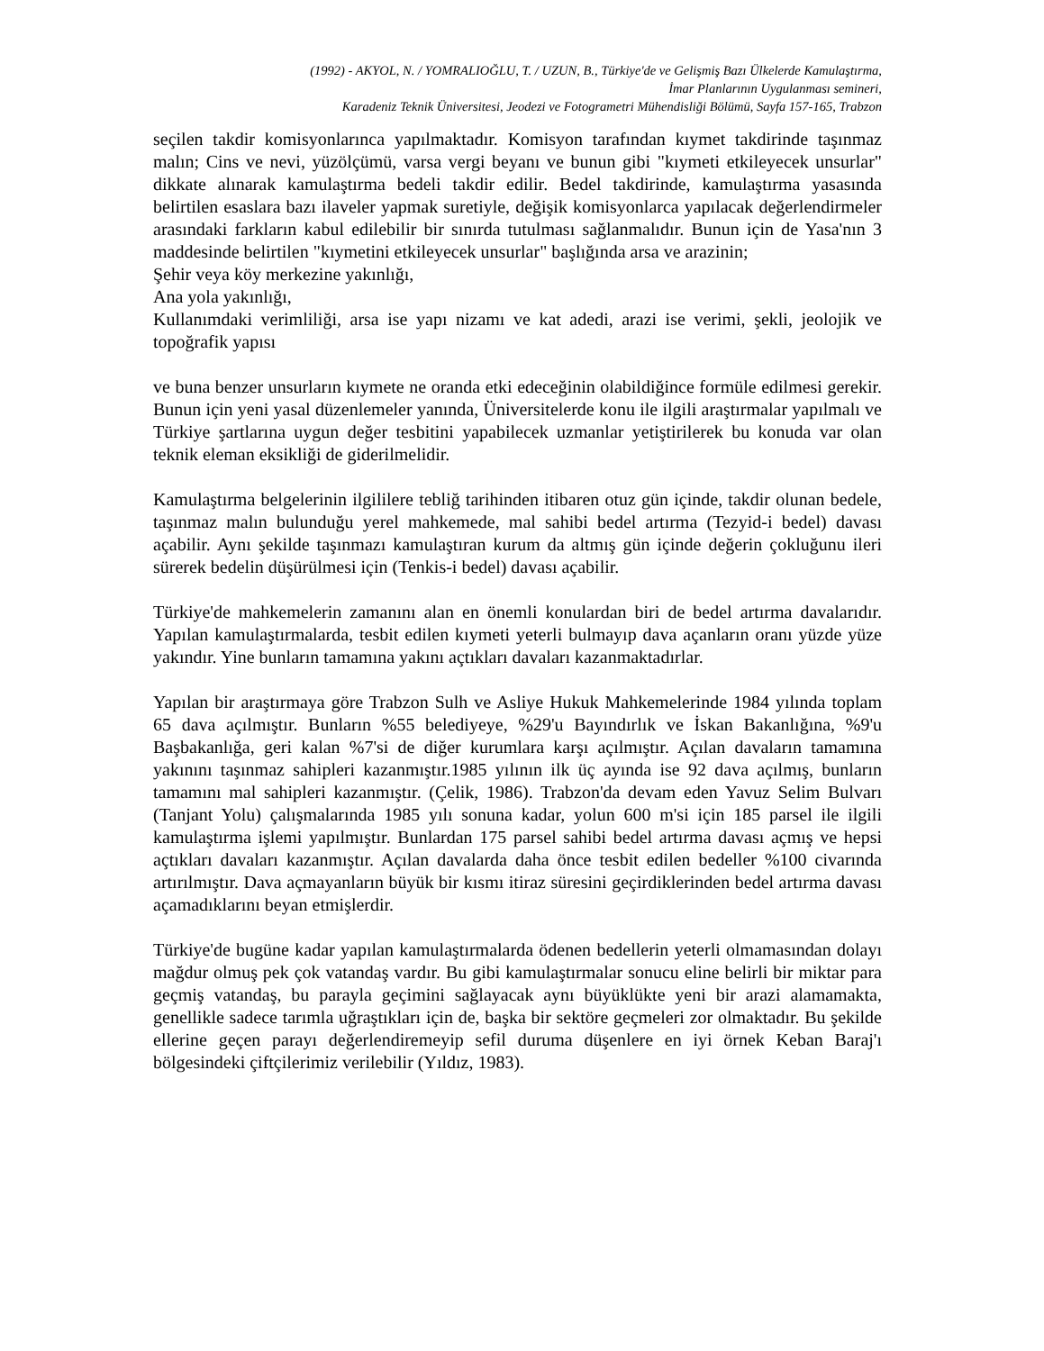(1992) - AKYOL, N. / YOMRALIOĞLU, T. / UZUN, B., Türkiye'de ve Gelişmiş Bazı Ülkelerde Kamulaştırma,
İmar Planlarının Uygulanması semineri,
Karadeniz Teknik Üniversitesi, Jeodezi ve Fotogrametri Mühendisliği Bölümü, Sayfa 157-165, Trabzon
seçilen takdir komisyonlarınca yapılmaktadır. Komisyon tarafından kıymet takdirinde taşınmaz malın; Cins ve nevi, yüzölçümü, varsa vergi beyanı ve bunun gibi "kıymeti etkileyecek unsurlar" dikkate alınarak kamulaştırma bedeli takdir edilir. Bedel takdirinde, kamulaştırma yasasında belirtilen esaslara bazı ilaveler yapmak suretiyle, değişik komisyonlarca yapılacak değerlendirmeler arasındaki farkların kabul edilebilir bir sınırda tutulması sağlanmalıdır. Bunun için de Yasa'nın 3 maddesinde belirtilen "kıymetini etkileyecek unsurlar" başlığında arsa ve arazinin;
Şehir veya köy merkezine yakınlığı,
Ana yola yakınlığı,
Kullanımdaki verimliliği, arsa ise yapı nizamı ve kat adedi, arazi ise verimi, şekli, jeolojik ve topoğrafik yapısı
ve buna benzer unsurların kıymete ne oranda etki edeceğinin olabildiğince formüle edilmesi gerekir. Bunun için yeni yasal düzenlemeler yanında, Üniversitelerde konu ile ilgili araştırmalar yapılmalı ve Türkiye şartlarına uygun değer tesbitini yapabilecek uzmanlar yetiştirilerek bu konuda var olan teknik eleman eksikliği de giderilmelidir.
Kamulaştırma belgelerinin ilgililere tebliğ tarihinden itibaren otuz gün içinde, takdir olunan bedele, taşınmaz malın bulunduğu yerel mahkemede, mal sahibi bedel artırma (Tezyid-i bedel) davası açabilir. Aynı şekilde taşınmazı kamulaştıran kurum da altmış gün içinde değerin çokluğunu ileri sürerek bedelin düşürülmesi için (Tenkis-i bedel) davası açabilir.
Türkiye'de mahkemelerin zamanını alan en önemli konulardan biri de bedel artırma davalarıdır. Yapılan kamulaştırmalarda, tesbit edilen kıymeti yeterli bulmayıp dava açanların oranı yüzde yüze yakındır. Yine bunların tamamına yakını açtıkları davaları kazanmaktadırlar.
Yapılan bir araştırmaya göre Trabzon Sulh ve Asliye Hukuk Mahkemelerinde 1984 yılında toplam 65 dava açılmıştır. Bunların %55 belediyeye, %29'u Bayındırlık ve İskan Bakanlığına, %9'u Başbakanlığa, geri kalan %7'si de diğer kurumlara karşı açılmıştır. Açılan davaların tamamına yakınını taşınmaz sahipleri kazanmıştır.1985 yılının ilk üç ayında ise 92 dava açılmış, bunların tamamını mal sahipleri kazanmıştır. (Çelik, 1986). Trabzon'da devam eden Yavuz Selim Bulvarı (Tanjant Yolu) çalışmalarında 1985 yılı sonuna kadar, yolun 600 m'si için 185 parsel ile ilgili kamulaştırma işlemi yapılmıştır. Bunlardan 175 parsel sahibi bedel artırma davası açmış ve hepsi açtıkları davaları kazanmıştır. Açılan davalarda daha önce tesbit edilen bedeller %100 civarında artırılmıştır. Dava açmayanların büyük bir kısmı itiraz süresini geçirdiklerinden bedel artırma davası açamadıklarını beyan etmişlerdir.
Türkiye'de bugüne kadar yapılan kamulaştırmalarda ödenen bedellerin yeterli olmamasından dolayı mağdur olmuş pek çok vatandaş vardır. Bu gibi kamulaştırmalar sonucu eline belirli bir miktar para geçmiş vatandaş, bu parayla geçimini sağlayacak aynı büyüklükte yeni bir arazi alamamakta, genellikle sadece tarımla uğraştıkları için de, başka bir sektöre geçmeleri zor olmaktadır. Bu şekilde ellerine geçen parayı değerlendiremeyip sefil duruma düşenlere en iyi örnek Keban Baraj'ı bölgesindeki çiftçilerimiz verilebilir (Yıldız, 1983).